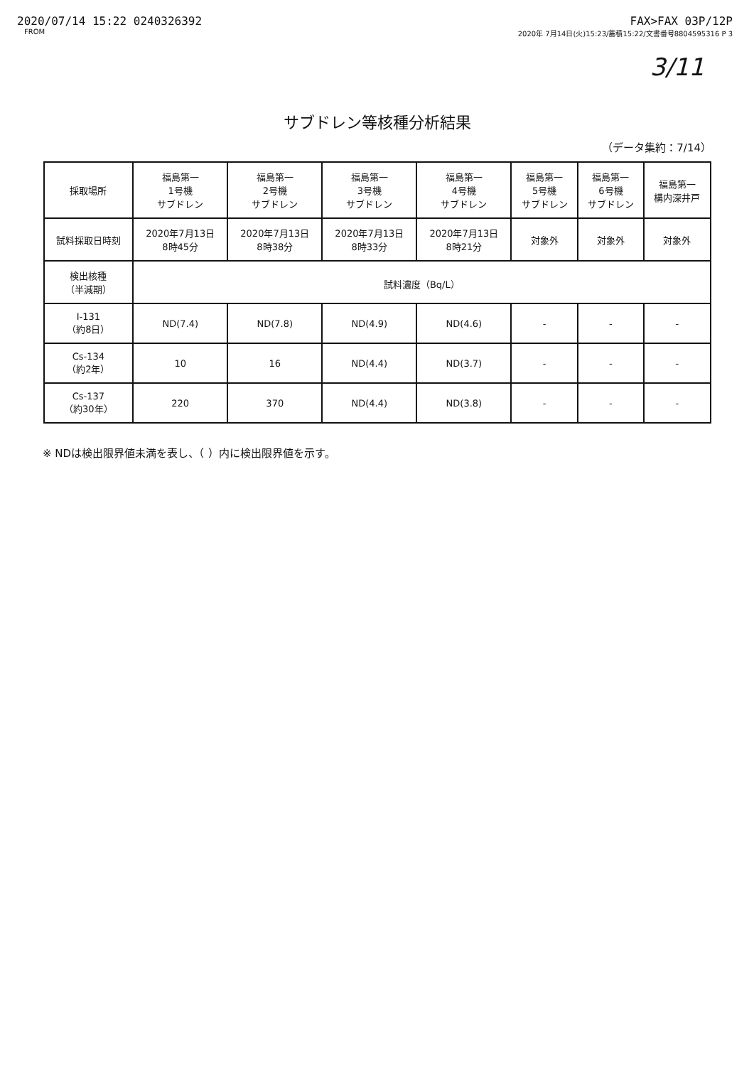2020/07/14 15:22 0240326392 FAX>FAX 03P/12P
FROM 2020年 7月14日(火)15:23/蓄積15:22/文書番号8804595316 P 3
3/11
サブドレン等核種分析結果
（データ集約：7/14）
| 採取場所 | 福島第一 1号機 サブドレン | 福島第一 2号機 サブドレン | 福島第一 3号機 サブドレン | 福島第一 4号機 サブドレン | 福島第一 5号機 サブドレン | 福島第一 6号機 サブドレン | 福島第一 構内深井戸 |
| --- | --- | --- | --- | --- | --- | --- | --- |
| 試料採取日時刻 | 2020年7月13日 8時45分 | 2020年7月13日 8時38分 | 2020年7月13日 8時33分 | 2020年7月13日 8時21分 | 対象外 | 対象外 | 対象外 |
| 検出核種 （半減期） | 試料濃度（Bq/L） | | | | | | |
| I-131 （約8日） | ND(7.4) | ND(7.8) | ND(4.9) | ND(4.6) | - | - | - |
| Cs-134 （約2年） | 10 | 16 | ND(4.4) | ND(3.7) | - | - | - |
| Cs-137 （約30年） | 220 | 370 | ND(4.4) | ND(3.8) | - | - | - |
※ NDは検出限界値未満を表し、（ ）内に検出限界値を示す。